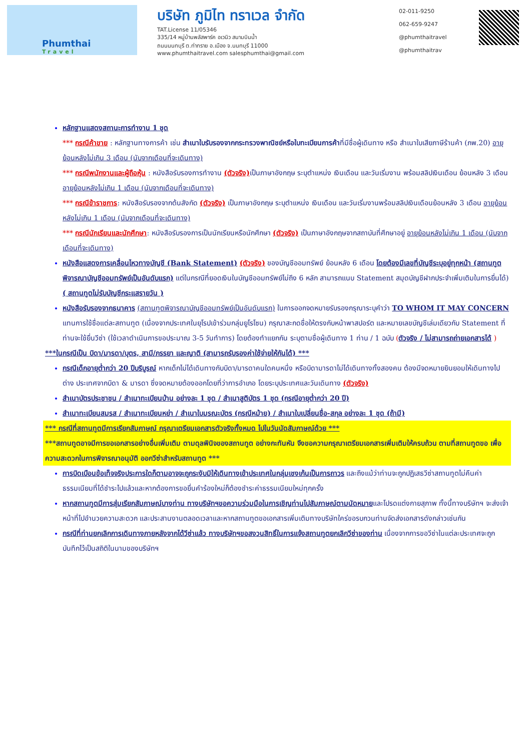Phumthai
Travel
บริษัท ภูมิไท ทราเวล จำกัด
TAT.License 11/05346
335/14 หมู่บ้านพลัสพาร์ค อเวนิว สนามบินน้ำ
ถนนนนทบุรี ต.ท่าทราย อ.เมือง จ.นนทบุรี 11000
www.phumthaitravel.com salesphumthai@gmail.com
02-011-9250
062-659-9247
@phumthaitravel
@phumthaitrav
หลักฐานแสดงสถานะการทำงาน 1 ชุด
*** กรณีค้าขาย : หลักฐานทางการค้า เช่น สำเนาใบรับรองจากกระทรวงพาณิชย์หรือใบทะเบียนการค้าที่มีชื่อผู้เดินทาง หรือ สำเนาใบเสียภาษีร้านค้า (ภพ.20) อายุย้อนหลังไม่เกิน 3 เดือน (นับจากเดือนที่จะเดินทาง)
*** กรณีพนักงานและผู้ถือหุ้น : หนังสือรับรองการทำงาน (ตัวจริง) เป็นภาษาอังกฤษ ระบุตำแหน่ง เงินเดือน และวันเริ่มงาน พร้อมสลิปเงินเดือน ย้อนหลัง 3 เดือน อายุย้อนหลังไม่เกิน 1 เดือน (นับจากเดือนที่จะเดินทาง)
*** กรณีข้าราชการ: หนังสือรับรองจากต้นสังกัด (ตัวจริง) เป็นภาษาอังกฤษ ระบุตำแหน่ง เงินเดือน และวันเริ่มงานพร้อมสลิปเงินเดือนย้อนหลัง 3 เดือน อายุย้อนหลังไม่เกิน 1 เดือน (นับจากเดือนที่จะเดินทาง)
*** กรณีนักเรียนและนักศึกษา: หนังสือรับรองการเป็นนักเรียนหรือนักศึกษา (ตัวจริง) เป็นภาษาอังกฤษจากสถาบันที่ศึกษาอยู่ อายุย้อนหลังไม่เกิน 1 เดือน (นับจากเดือนที่จะเดินทาง)
หนังสือแสดงการเคลื่อนไหวทางบัญชี (Bank Statement) (ตัวจริง) ของบัญชีออมทรัพย์ ย้อนหลัง 6 เดือน โดยต้องมีเลขที่บัญชีระบุอยู่ทุกหน้า (สถานทูตพิจารณาบัญชีออมทรัพย์เป็นอันดับแรก) แต่ในกรณีที่ยอดเงินในบัญชีออมทรัพย์ไม่ถึง 6 หลัก สามารถแนบ Statement สมุดบัญชีฝากประจำเพิ่มเติมในการยื่นได้) ( สถานทูตไม่รับบัญชีกระแสรายวัน )
หนังสือรับรองจากธนาคาร (สถานทูตพิจารณาบัญชีออมทรัพย์เป็นอันดับแรก) ในการออกจดหมายรับรองกรุณาระบุคำว่า TO WHOM IT MAY CONCERN แทนการใช้ชื่อแต่ละสถานทูต (เนื่องจากประเทศในยุโรปเข้าร่วมกลุ่มยูโรโซน) กรุณาสะกดชื่อให้ตรงกับหน้าพาสปอร์ต และหมายเลขบัญชีเล่มเดียวกับ Statement ที่ท่านจะใช้ยื่นวีซ่า (ใช้เวลาดำเนินการขอประมาณ 3-5 วันทำการ) โดยต้องทำแยกกัน ระบุตามชื่อผู้เดินทาง 1 ท่าน / 1 ฉบับ (ตัวจริง / ไม่สามารถถ่ายเอกสารได้ )
***ในกรณีเป็น บิดา/มารดา/บุตร, สามี/ภรรยา และญาติ (สามารถรับรองค่าใช้จ่ายให้กันได้) ***
กรณีเด็กอายุต่ำกว่า 20 ปีบริบูรณ์ หากเด็กไม่ได้เดินทางกับบิดา/มารดาคนใดคนหนึ่ง หรือบิดามารดาไม่ได้เดินทางทั้งสองคน ต้องมีจดหมายยินยอมให้เดินทางไปต่าง ประเทศจากบิดา & มารดา ซึ่งจดหมายต้องออกโดยที่ว่าการอำเภอ โดยระบุประเทศและวันเดินทาง (ตัวจริง)
สำเนาบัตรประชาชน / สำเนาทะเบียนบ้าน อย่างละ 1 ชุด / สำเนาสูติบัตร 1 ชุด (กรณีอายุต่ำกว่า 20 ปี)
สำเนาทะเบียนสมรส / สำเนาทะเบียนหย่า / สำเนาใบมรณะบัตร (กรณีหม้าย) / สำเนาใบเปลี่ยนชื่อ-สกุล อย่างละ 1 ชุด (ถ้ามี)
*** กรณีที่สถานทูตมีการเรียกสัมภาษณ์ กรุณาเตรียมเอกสารตัวจริงทั้งหมด ไปในวันนัดสัมภาษณ์ด้วย ***
***สถานทูตอาจมีการขอเอกสารอย่างอื่นเพิ่มเติม ตามดุลพินิจของสถานทูต อย่างกะทันหัน จึงขอความกรุณาเตรียมเอกสารเพิ่มเติมให้ครบถ้วน ตามที่สถานทูตขอ เพื่อความสะดวกในการพิจารณาอนุมัติ ออกวีซ่าสำหรับสถานทูต ***
การบิดเบือนข้อเท็จจริงประการใดก็ตามอาจจะถูกระงับมิให้เดินทางเข้าประเทศในกลุ่มเชงเก้นเป็นการถาวร และถึงแม้ว่าท่านจะถูกปฏิเสธวีซ่าสถานทูตไม่คืนค่าธรรมเนียมที่ได้ชำระไปแล้วและหากต้องการขอยื่นคำร้องใหม่ก็ต้องชำระค่าธรรมเนียมใหม่ทุกครั้ง
หากสถานทูตมีการสุ่มเรียกสัมภาษณ์บางท่าน ทางบริษัทฯขอความร่วมมือในการเชิญท่านไปสัมภาษณ์ตามนัดหมายและโปรดแต่งกายสุภาพ ทั้งนี้ทางบริษัทฯ จะส่งเจ้าหน้าที่ไปอำนวยความสะดวก และประสานงานตลอดเวลาและหากสถานทูตขอเอกสารเพิ่มเติมทางบริษัทใคร่ขอรบกวนท่านจัดส่งเอกสารดังกล่าวเช่นกัน
กรณีที่ท่านยกเลิกการเดินทางภายหลังจากได้วีซ่าแล้ว ทางบริษัทฯขอสงวนสิทธิ์ในการแจ้งสถานทูตยกเลิกวีซ่าของท่าน เนื่องจากการขอวีซ่าในแต่ละประเทศจะถูกบันทึกไว้เป็นสถิติในนามของบริษัทฯ